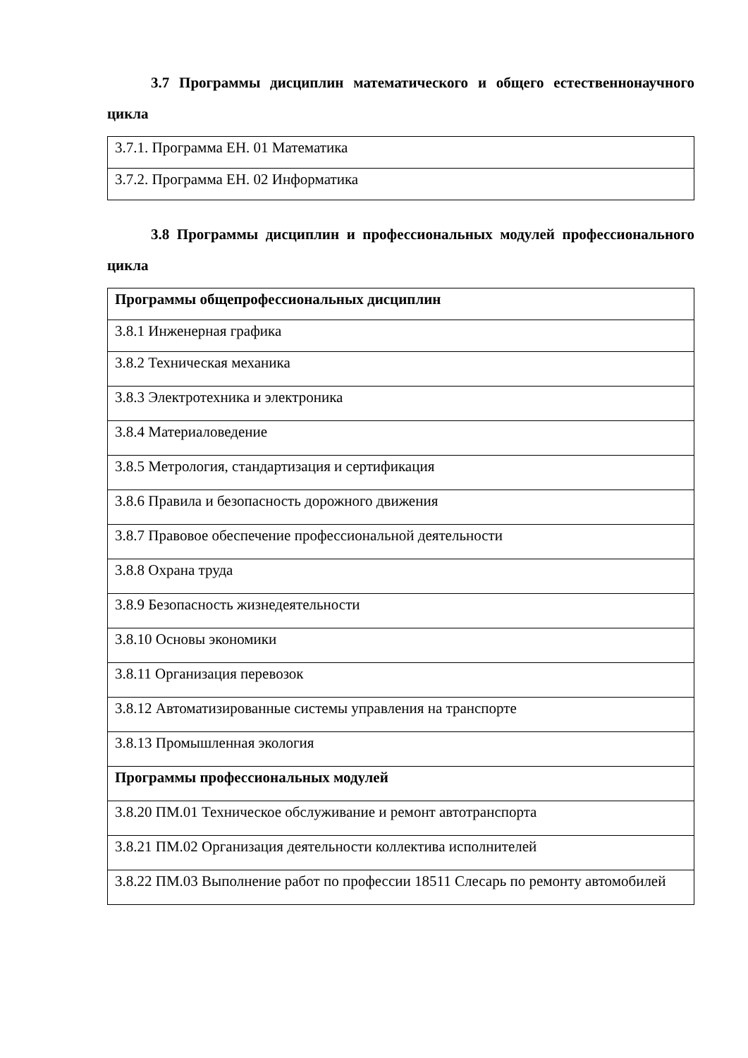3.7 Программы дисциплин математического и общего естественнонаучного цикла
| 3.7.1. Программа ЕН. 01 Математика |
| 3.7.2. Программа ЕН. 02 Информатика |
3.8 Программы дисциплин и профессиональных модулей профессионального цикла
| Программы общепрофессиональных дисциплин |
| 3.8.1 Инженерная графика |
| 3.8.2 Техническая механика |
| 3.8.3 Электротехника и электроника |
| 3.8.4 Материаловедение |
| 3.8.5 Метрология, стандартизация и сертификация |
| 3.8.6 Правила и безопасность дорожного движения |
| 3.8.7 Правовое обеспечение профессиональной деятельности |
| 3.8.8 Охрана труда |
| 3.8.9 Безопасность жизнедеятельности |
| 3.8.10 Основы экономики |
| 3.8.11 Организация перевозок |
| 3.8.12 Автоматизированные системы управления на транспорте |
| 3.8.13 Промышленная экология |
| Программы профессиональных модулей |
| 3.8.20 ПМ.01 Техническое обслуживание и ремонт автотранспорта |
| 3.8.21 ПМ.02 Организация деятельности коллектива исполнителей |
| 3.8.22 ПМ.03 Выполнение работ по профессии 18511 Слесарь по ремонту автомобилей |